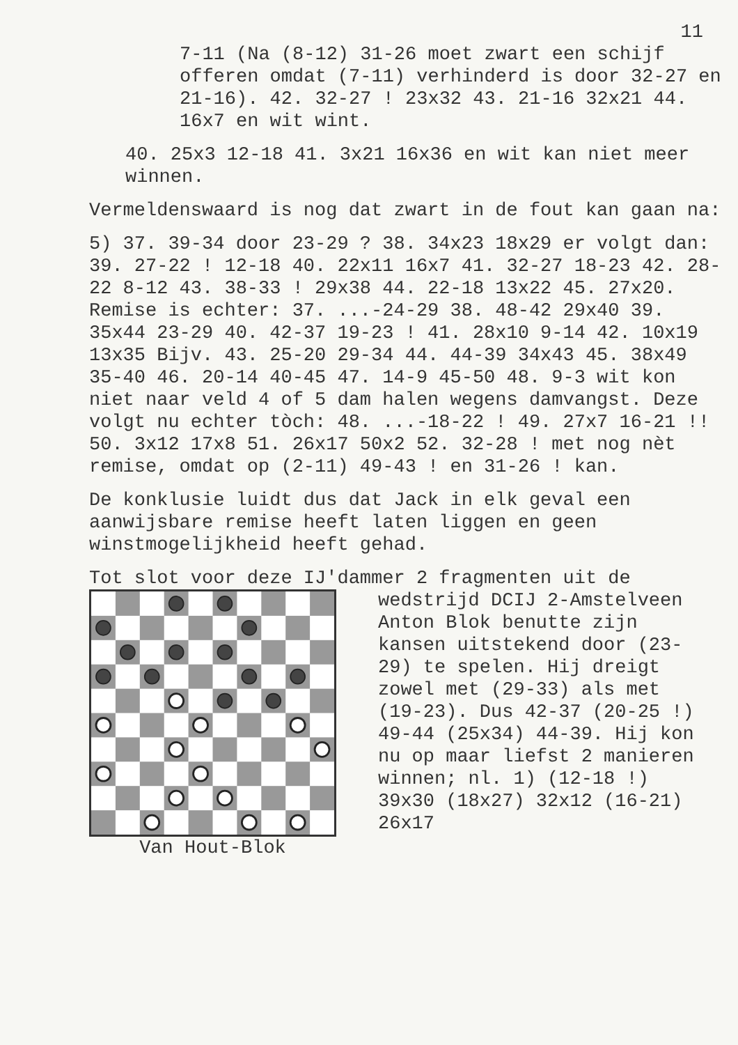11
7-11 (Na (8-12) 31-26 moet zwart een schijf offeren omdat (7-11) verhinderd is door 32-27 en 21-16). 42. 32-27 ! 23x32 43. 21-16 32x21 44. 16x7 en wit wint.
40. 25x3 12-18 41. 3x21 16x36 en wit kan niet meer winnen.
Vermeldenswaard is nog dat zwart in de fout kan gaan na:
5) 37. 39-34 door 23-29 ? 38. 34x23 18x29 er volgt dan: 39. 27-22 ! 12-18 40. 22x11 16x7 41. 32-27 18-23 42. 28-22 8-12 43. 38-33 ! 29x38 44. 22-18 13x22 45. 27x20. Remise is echter: 37. ...-24-29 38. 48-42 29x40 39. 35x44 23-29 40. 42-37 19-23 ! 41. 28x10 9-14 42. 10x19 13x35 Bijv. 43. 25-20 29-34 44. 44-39 34x43 45. 38x49 35-40 46. 20-14 40-45 47. 14-9 45-50 48. 9-3 wit kon niet naar veld 4 of 5 dam halen wegens damvangst. Deze volgt nu echter tòch: 48. ...-18-22 ! 49. 27x7 16-21 !! 50. 3x12 17x8 51. 26x17 50x2 52. 32-28 ! met nog nèt remise, omdat op (2-11) 49-43 ! en 31-26 ! kan.
De konklusie luidt dus dat Jack in elk geval een aanwijsbare remise heeft laten liggen en geen winstmogelijkheid heeft gehad.
Tot slot voor deze IJ'dammer 2 fragmenten uit de
Van Hout-Blok wedstrijd DCIJ 2-Amstelveen Anton Blok benutte zijn kansen uitstekend door (23-29) te spelen. Hij dreigt zowel met (29-33) als met (19-23). Dus 42-37 (20-25 !) 49-44 (25x34) 44-39. Hij kon nu op maar liefst 2 manieren winnen; nl. 1) (12-18 !) 39x30 (18x27) 32x12 (16-21) 26x17